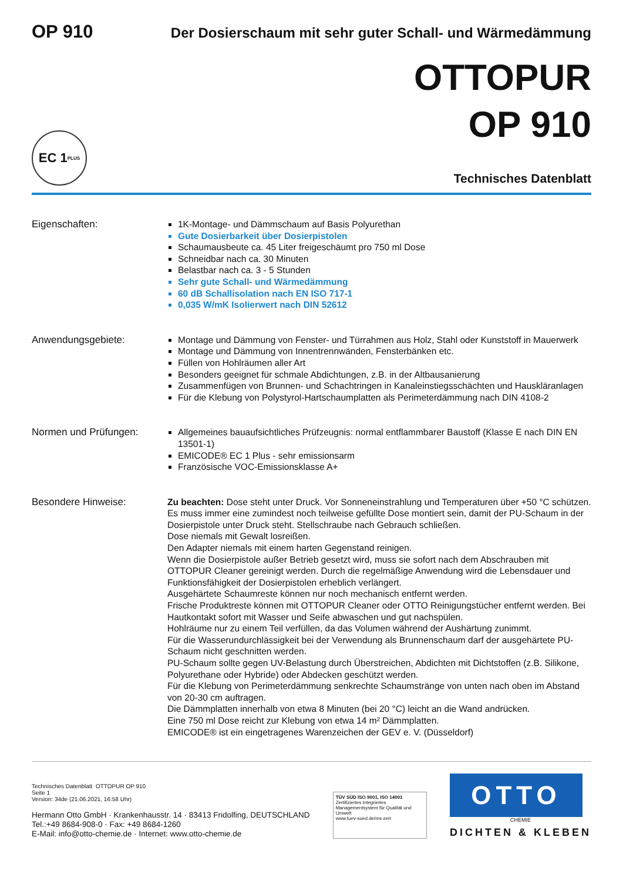OP 910
Der Dosierschaum mit sehr guter Schall- und Wärmedämmung
OTTOPUR
OP 910
EC 1<sup>PLUS</sup>
Technisches Datenblatt
Eigenschaften: 1K-Montage- und Dämmschaum auf Basis Polyurethan
Gute Dosierbarkeit über Dosierpistolen
Schaumausbeute ca. 45 Liter freigeschäumt pro 750 ml Dose
Schneidbar nach ca. 30 Minuten
Belastbar nach ca. 3 - 5 Stunden
Sehr gute Schall- und Wärmedämmung
60 dB Schallisolation nach EN ISO 717-1
0,035 W/mK Isolierwert nach DIN 52612
Anwendungsgebiete: Montage und Dämmung von Fenster- und Türrahmen aus Holz, Stahl oder Kunststoff in Mauerwerk
Montage und Dämmung von Innentrennwänden, Fensterbänken etc.
Füllen von Hohlräumen aller Art
Besonders geeignet für schmale Abdichtungen, z.B. in der Altbausanierung
Zusammenfügen von Brunnen- und Schachtringen in Kanaleinstiegsschächten und Hauskläranlagen
Für die Klebung von Polystyrol-Hartschaumplatten als Perimeterdämmung nach DIN 4108-2
Normen und Prüfungen: Allgemeines bauaufsichtliches Prüfzeugnis: normal entflammbarer Baustoff (Klasse E nach DIN EN 13501-1)
EMICODE® EC 1 Plus - sehr emissionsarm
Französische VOC-Emissionsklasse A+
Besondere Hinweise: Zu beachten: Dose steht unter Druck. Vor Sonneneinstrahlung und Temperaturen über +50 °C schützen.
Es muss immer eine zumindest noch teilweise gefüllte Dose montiert sein, damit der PU-Schaum in der Dosierpistole unter Druck steht. Stellschraube nach Gebrauch schließen.
Dose niemals mit Gewalt losreißen.
Den Adapter niemals mit einem harten Gegenstand reinigen.
Wenn die Dosierpistole außer Betrieb gesetzt wird, muss sie sofort nach dem Abschrauben mit OTTOPUR Cleaner gereinigt werden. Durch die regelmäßige Anwendung wird die Lebensdauer und Funktionsfähigkeit der Dosierpistolen erheblich verlängert.
Ausgehärtete Schaumreste können nur noch mechanisch entfernt werden.
Frische Produktreste können mit OTTOPUR Cleaner oder OTTO Reinigungstücher entfernt werden. Bei Hautkontakt sofort mit Wasser und Seife abwaschen und gut nachspülen.
Hohlräume nur zu einem Teil verfüllen, da das Volumen während der Aushärtung zunimmt.
Für die Wasserundurchlässigkeit bei der Verwendung als Brunnenschaum darf der ausgehärtete PU-Schaum nicht geschnitten werden.
PU-Schaum sollte gegen UV-Belastung durch Überstreichen, Abdichten mit Dichtstoffen (z.B. Silikone, Polyurethane oder Hybride) oder Abdecken geschützt werden.
Für die Klebung von Perimeterdämmung senkrechte Schaumstränge von unten nach oben im Abstand von 20-30 cm auftragen.
Die Dämmplatten innerhalb von etwa 8 Minuten (bei 20 °C) leicht an die Wand andrücken.
Eine 750 ml Dose reicht zur Klebung von etwa 14 m² Dämmplatten.
EMICODE® ist ein eingetragenes Warenzeichen der GEV e. V. (Düsseldorf)
Technisches Datenblatt OTTOPUR OP 910
Seite 1
Version: 34de (21.06.2021, 16:58 Uhr)
Hermann Otto GmbH · Krankenhausstr. 14 · 83413 Fridolfing, DEUTSCHLAND
Tel.:+49 8684-908-0 · Fax: +49 8684-1260
E-Mail: info@otto-chemie.de · Internet: www.otto-chemie.de
TÜV SÜD ISO 9001, ISO 14001
Zertifiziertes Integriertes Managementsystem für Qualität und Umwelt
www.tuev-sued.de/ms-zert
OTTO
CHEMIE
DICHTEN & KLEBEN